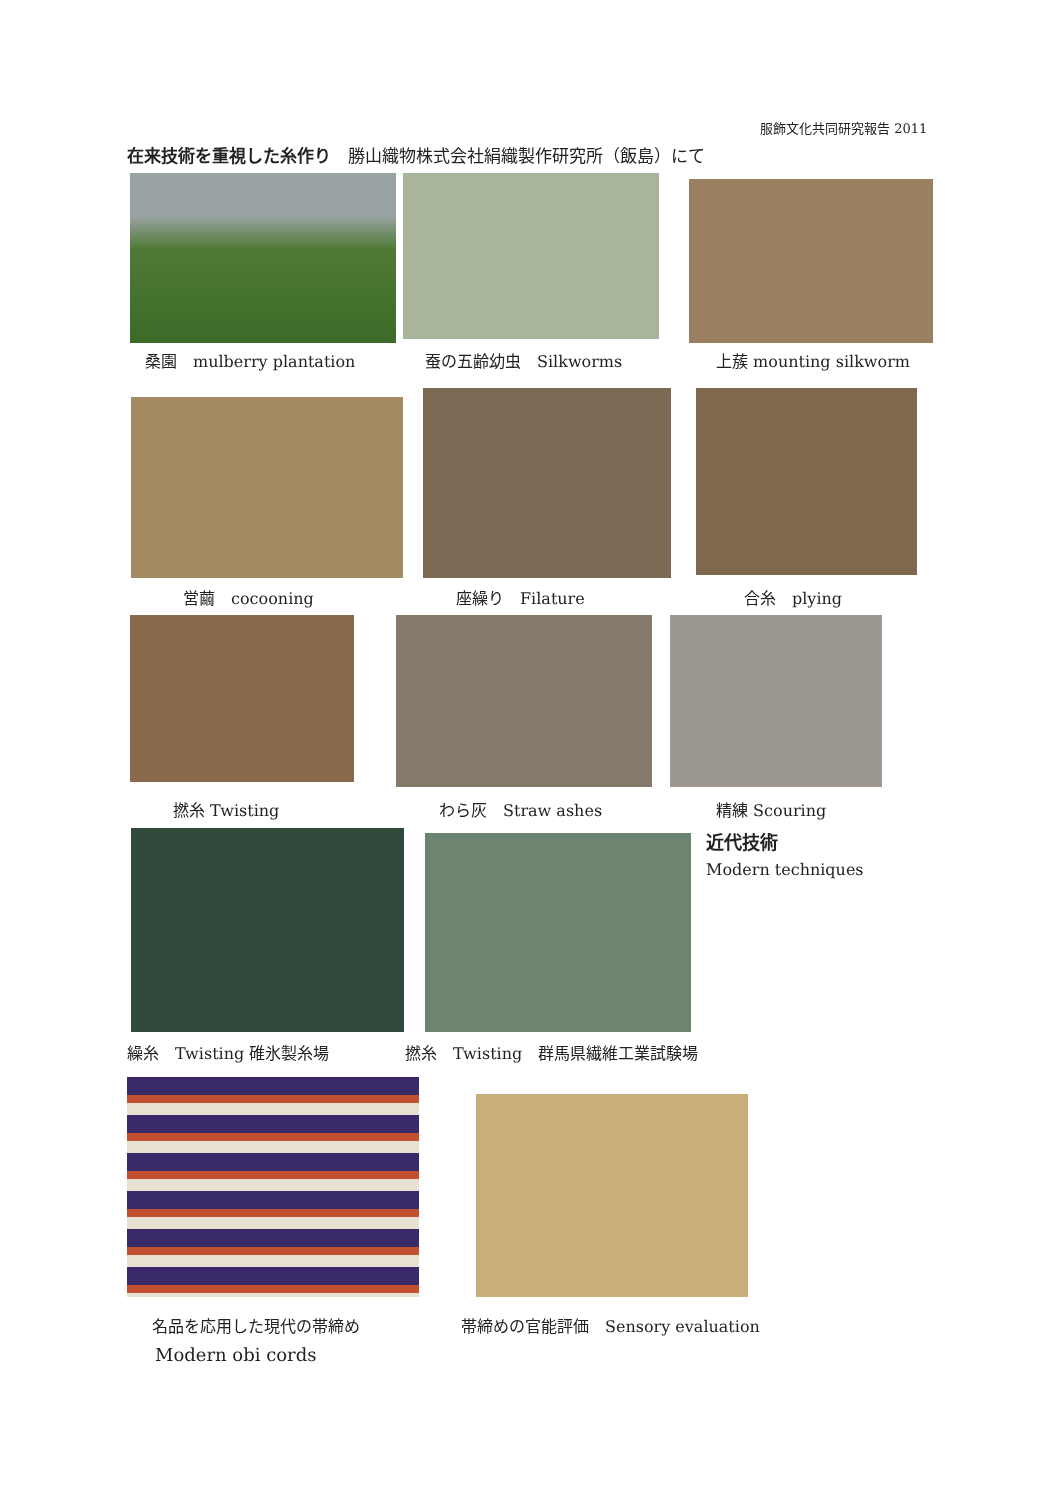服飾文化共同研究報告 2011
在来技術を重視した糸作り　勝山織物株式会社絹織製作研究所（飯島）にて
桑園　mulberry plantation 蚕の五齢幼虫　Silkworms 上蔟 mounting silkworm
営繭　cocooning 座繰り　Filature 合糸　plying
撚糸 Twisting わら灰　Straw ashes 精練 Scouring
近代技術
Modern techniques
繰糸　Twisting 碓氷製糸場 撚糸　Twisting　群馬県繊維工業試験場
名品を応用した現代の帯締め
Modern obi cords
帯締めの官能評価　Sensory evaluation